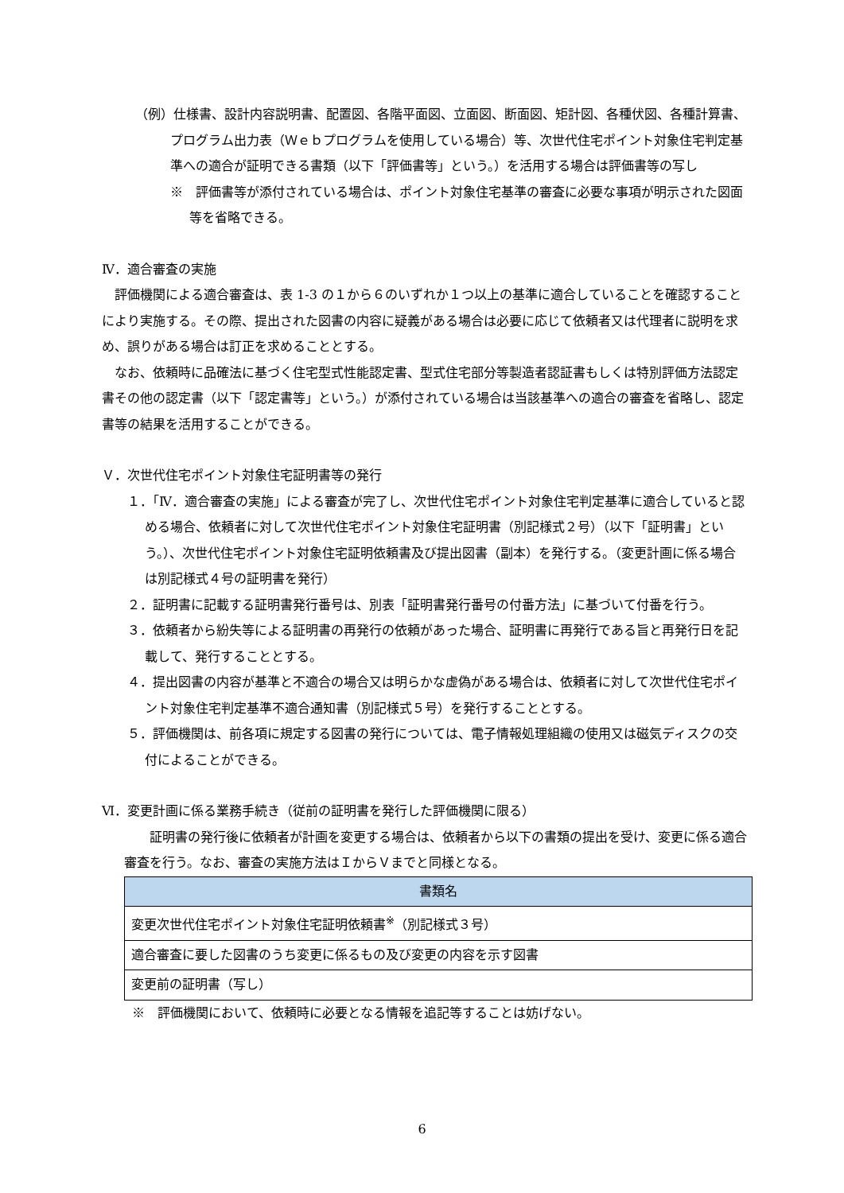（例）仕様書、設計内容説明書、配置図、各階平面図、立面図、断面図、矩計図、各種伏図、各種計算書、プログラム出力表（Ｗｅｂプログラムを使用している場合）等、次世代住宅ポイント対象住宅判定基準への適合が証明できる書類（以下「評価書等」という。）を活用する場合は評価書等の写し
※　評価書等が添付されている場合は、ポイント対象住宅基準の審査に必要な事項が明示された図面等を省略できる。
Ⅳ．適合審査の実施
評価機関による適合審査は、表 1-3 の１から６のいずれか１つ以上の基準に適合していることを確認することにより実施する。その際、提出された図書の内容に疑義がある場合は必要に応じて依頼者又は代理者に説明を求め、誤りがある場合は訂正を求めることとする。
なお、依頼時に品確法に基づく住宅型式性能認定書、型式住宅部分等製造者認証書もしくは特別評価方法認定書その他の認定書（以下「認定書等」という。）が添付されている場合は当該基準への適合の審査を省略し、認定書等の結果を活用することができる。
Ｖ．次世代住宅ポイント対象住宅証明書等の発行
１．「Ⅳ．適合審査の実施」による審査が完了し、次世代住宅ポイント対象住宅判定基準に適合していると認める場合、依頼者に対して次世代住宅ポイント対象住宅証明書（別記様式２号）（以下「証明書」という。）、次世代住宅ポイント対象住宅証明依頼書及び提出図書（副本）を発行する。（変更計画に係る場合は別記様式４号の証明書を発行）
２．証明書に記載する証明書発行番号は、別表「証明書発行番号の付番方法」に基づいて付番を行う。
３．依頼者から紛失等による証明書の再発行の依頼があった場合、証明書に再発行である旨と再発行日を記載して、発行することとする。
４．提出図書の内容が基準と不適合の場合又は明らかな虚偽がある場合は、依頼者に対して次世代住宅ポイント対象住宅判定基準不適合通知書（別記様式５号）を発行することとする。
５．評価機関は、前各項に規定する図書の発行については、電子情報処理組織の使用又は磁気ディスクの交付によることができる。
Ⅵ．変更計画に係る業務手続き（従前の証明書を発行した評価機関に限る）
証明書の発行後に依頼者が計画を変更する場合は、依頼者から以下の書類の提出を受け、変更に係る適合審査を行う。なお、審査の実施方法はＩからＶまでと同様となる。
| 書類名 |
| --- |
| 変更次世代住宅ポイント対象住宅証明依頼書<sup>※</sup>（別記様式３号） |
| 適合審査に要した図書のうち変更に係るもの及び変更の内容を示す図書 |
| 変更前の証明書（写し） |
※　評価機関において、依頼時に必要となる情報を追記等することは妨げない。
6